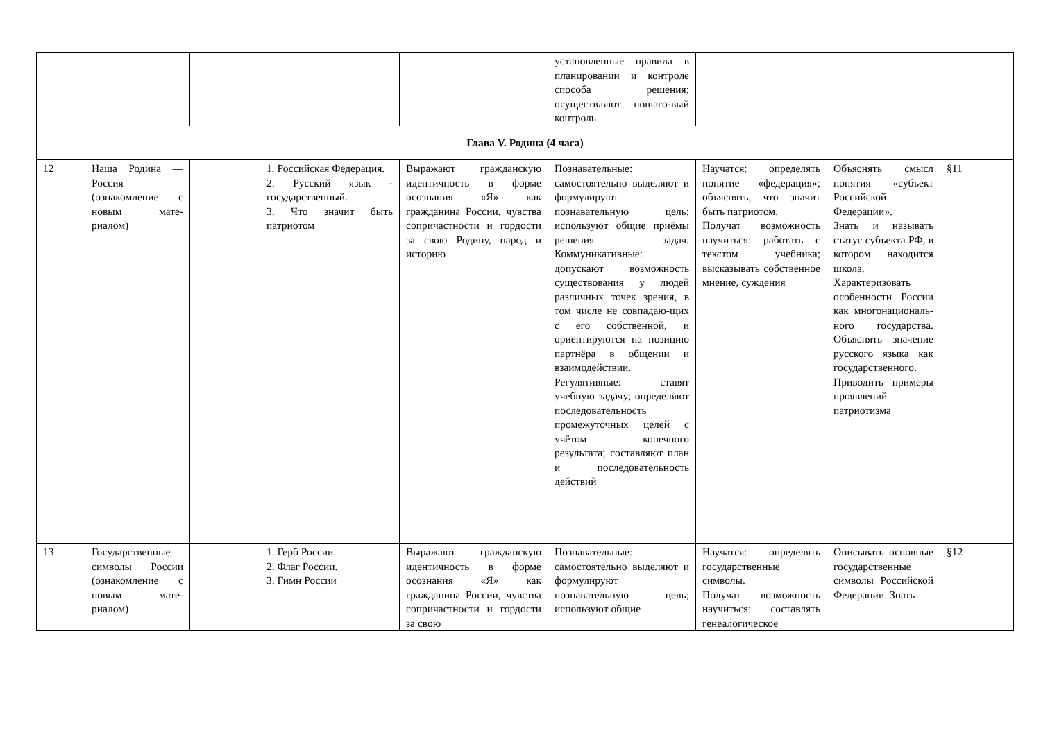| | | | | | установленные правила в планировании и контроле способа решения; осуществляют пошаго-вый контроль | | | |
| Глава V. Родина (4 часа) | | | | | | | | |
| 12 | Наша Родина — Россия (ознакомление с новым мате-риалом) | | 1. Российская Федерация. 2. Русский язык - государственный. 3. Что значит быть патриотом | Выражают гражданскую идентичность в форме осознания «Я» как гражданина России, чувства сопричастности и гордости за свою Родину, народ и историю | Познавательные: самостоятельно выделяют и формулируют познавательную цель; используют общие приёмы решения задач. Коммуникативные: допускают возможность существования у людей различных точек зрения, в том числе не совпадаю-щих с его собственной, и ориентируются на позицию партнёра в общении и взаимодействии. Регулятивные: ставят учебную задачу; определяют последовательность промежуточных целей с учётом конечного результата; составляют план и последовательность действий | Научатся: определять понятие «федерация»; объяснять, что значит быть патриотом. Получат возможность научиться: работать с текстом учебника; высказывать собственное мнение, суждения | Объяснять смысл понятия «субъект Российской Федерации». Знать и называть статус субъекта РФ, в котором находится школа. Характеризовать особенности России как многонациональ-ного государства. Объяснять значение русского языка как государственного. Приводить примеры проявлений патриотизма | §11 |
| 13 | Государственные символы России (ознакомление с новым мате-риалом) | | 1. Герб России. 2. Флаг России. 3. Гимн России | Выражают гражданскую идентичность в форме осознания «Я» как гражданина России, чувства сопричастности и гордости за свою | Познавательные: самостоятельно выделяют и формулируют познавательную цель; используют общие | Научатся: определять государственные символы. Получат возможность научиться: составлять генеалогическое | Описывать основные государственные символы Российской Федерации. Знать | §12 |